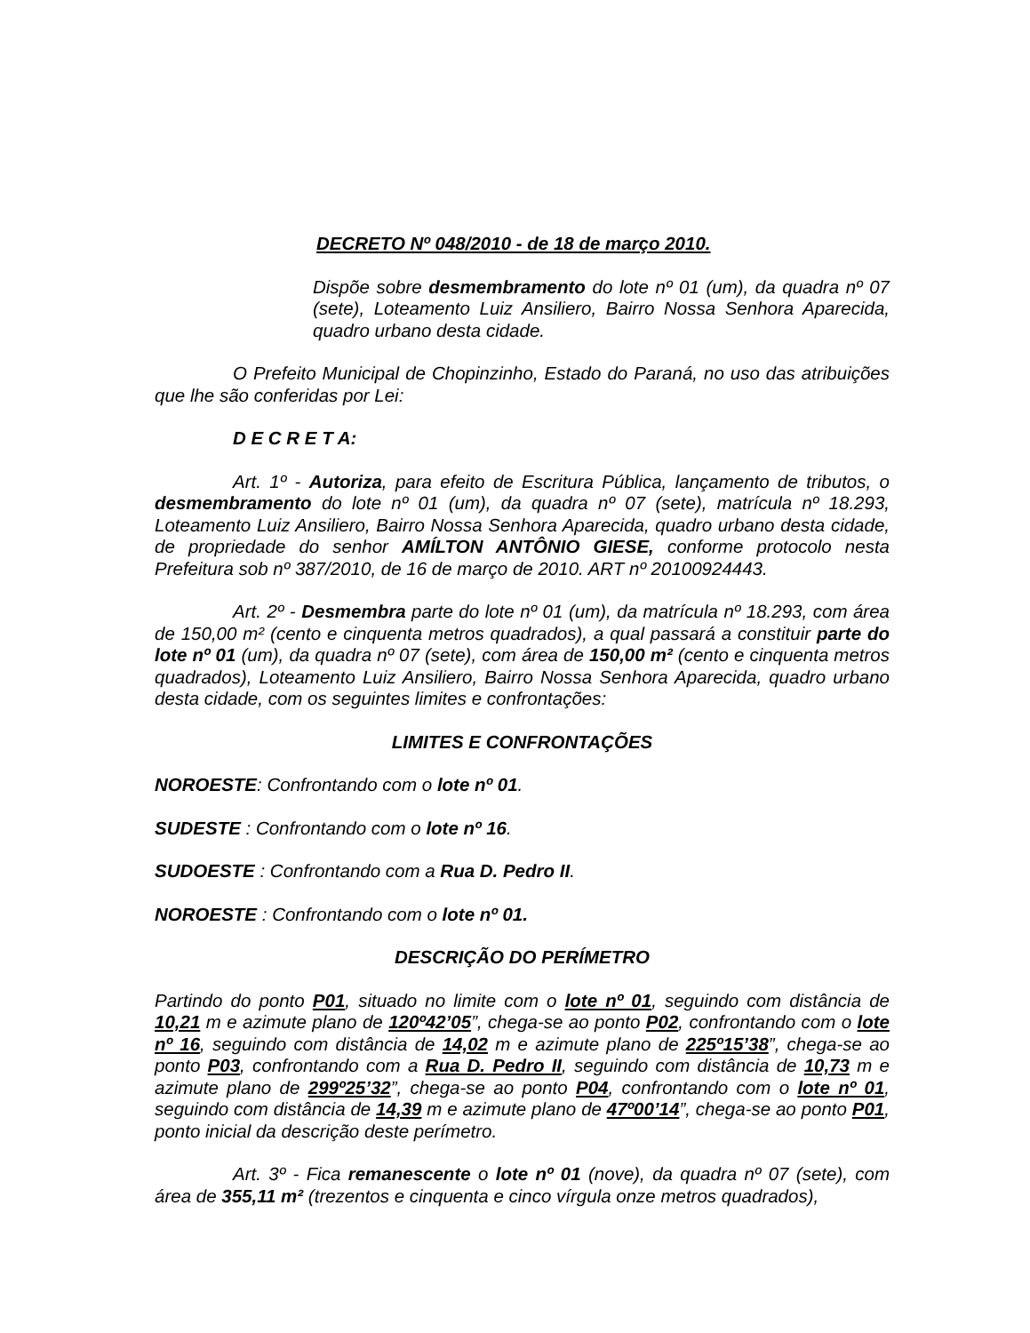DECRETO Nº 048/2010 - de 18 de março 2010.
Dispõe sobre desmembramento do lote nº 01 (um), da quadra nº 07 (sete), Loteamento Luiz Ansiliero, Bairro Nossa Senhora Aparecida, quadro urbano desta cidade.
O Prefeito Municipal de Chopinzinho, Estado do Paraná, no uso das atribuições que lhe são conferidas por Lei:
D E C R E T A:
Art. 1º - Autoriza, para efeito de Escritura Pública, lançamento de tributos, o desmembramento do lote nº 01 (um), da quadra nº 07 (sete), matrícula nº 18.293, Loteamento Luiz Ansiliero, Bairro Nossa Senhora Aparecida, quadro urbano desta cidade, de propriedade do senhor AMÍLTON ANTÔNIO GIESE, conforme protocolo nesta Prefeitura sob nº 387/2010, de 16 de março de 2010. ART nº 20100924443.
Art. 2º - Desmembra parte do lote nº 01 (um), da matrícula nº 18.293, com área de 150,00 m² (cento e cinquenta metros quadrados), a qual passará a constituir parte do lote nº 01 (um), da quadra nº 07 (sete), com área de 150,00 m² (cento e cinquenta metros quadrados), Loteamento Luiz Ansiliero, Bairro Nossa Senhora Aparecida, quadro urbano desta cidade, com os seguintes limites e confrontações:
LIMITES E CONFRONTAÇÕES
NOROESTE: Confrontando com o lote nº 01.
SUDESTE : Confrontando com o lote nº 16.
SUDOESTE : Confrontando com a Rua D. Pedro II.
NOROESTE : Confrontando com o lote nº 01.
DESCRIÇÃO DO PERÍMETRO
Partindo do ponto P01, situado no limite com o lote nº 01, seguindo com distância de 10,21 m e azimute plano de 120º42’05”, chega-se ao ponto P02, confrontando com o lote nº 16, seguindo com distância de 14,02 m e azimute plano de 225º15’38”, chega-se ao ponto P03, confrontando com a Rua D. Pedro II, seguindo com distância de 10,73 m e azimute plano de 299º25’32”, chega-se ao ponto P04, confrontando com o lote nº 01, seguindo com distância de 14,39 m e azimute plano de 47º00’14”, chega-se ao ponto P01, ponto inicial da descrição deste perímetro.
Art. 3º - Fica remanescente o lote nº 01 (nove), da quadra nº 07 (sete), com área de 355,11 m² (trezentos e cinquenta e cinco vírgula onze metros quadrados),